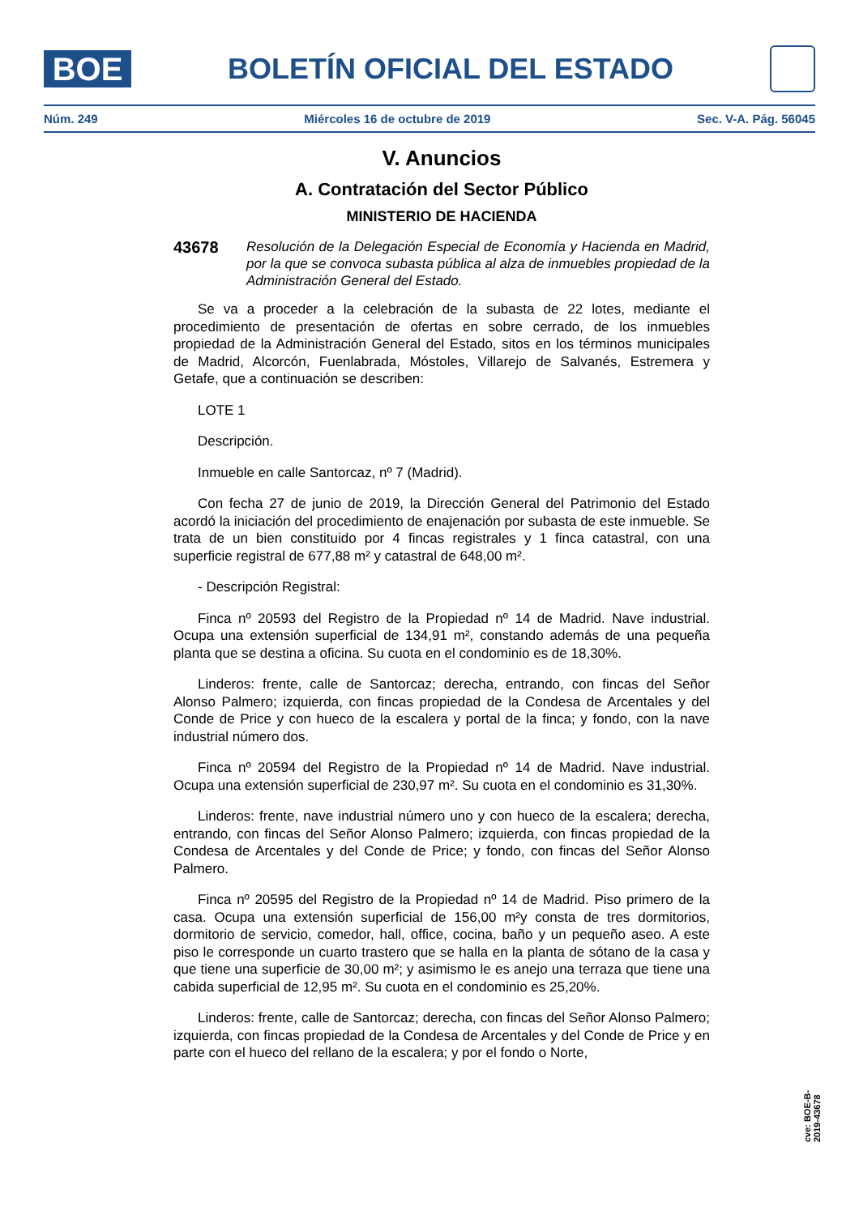BOE
BOLETÍN OFICIAL DEL ESTADO
Núm. 249 Miércoles 16 de octubre de 2019 Sec. V-A. Pág. 56045
V. Anuncios
A. Contratación del Sector Público
MINISTERIO DE HACIENDA
43678
Resolución de la Delegación Especial de Economía y Hacienda en Madrid, por la que se convoca subasta pública al alza de inmuebles propiedad de la Administración General del Estado.
Se va a proceder a la celebración de la subasta de 22 lotes, mediante el procedimiento de presentación de ofertas en sobre cerrado, de los inmuebles propiedad de la Administración General del Estado, sitos en los términos municipales de Madrid, Alcorcón, Fuenlabrada, Móstoles, Villarejo de Salvanés, Estremera y Getafe, que a continuación se describen:
LOTE 1
Descripción.
Inmueble en calle Santorcaz, nº 7 (Madrid).
Con fecha 27 de junio de 2019, la Dirección General del Patrimonio del Estado acordó la iniciación del procedimiento de enajenación por subasta de este inmueble. Se trata de un bien constituido por 4 fincas registrales y 1 finca catastral, con una superficie registral de 677,88 m² y catastral de 648,00 m².
- Descripción Registral:
Finca nº 20593 del Registro de la Propiedad nº 14 de Madrid. Nave industrial. Ocupa una extensión superficial de 134,91 m², constando además de una pequeña planta que se destina a oficina. Su cuota en el condominio es de 18,30%.
Linderos: frente, calle de Santorcaz; derecha, entrando, con fincas del Señor Alonso Palmero; izquierda, con fincas propiedad de la Condesa de Arcentales y del Conde de Price y con hueco de la escalera y portal de la finca; y fondo, con la nave industrial número dos.
Finca nº 20594 del Registro de la Propiedad nº 14 de Madrid. Nave industrial. Ocupa una extensión superficial de 230,97 m². Su cuota en el condominio es 31,30%.
Linderos: frente, nave industrial número uno y con hueco de la escalera; derecha, entrando, con fincas del Señor Alonso Palmero; izquierda, con fincas propiedad de la Condesa de Arcentales y del Conde de Price; y fondo, con fincas del Señor Alonso Palmero.
Finca nº 20595 del Registro de la Propiedad nº 14 de Madrid. Piso primero de la casa. Ocupa una extensión superficial de 156,00 m²y consta de tres dormitorios, dormitorio de servicio, comedor, hall, office, cocina, baño y un pequeño aseo. A este piso le corresponde un cuarto trastero que se halla en la planta de sótano de la casa y que tiene una superficie de 30,00 m²; y asimismo le es anejo una terraza que tiene una cabida superficial de 12,95 m². Su cuota en el condominio es 25,20%.
Linderos: frente, calle de Santorcaz; derecha, con fincas del Señor Alonso Palmero; izquierda, con fincas propiedad de la Condesa de Arcentales y del Conde de Price y en parte con el hueco del rellano de la escalera; y por el fondo o Norte,
cve: BOE-B-2019-43678